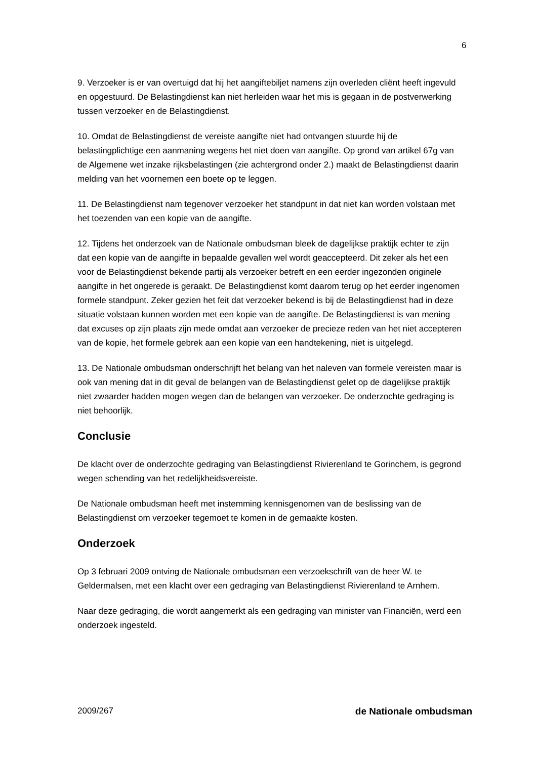6
9. Verzoeker is er van overtuigd dat hij het aangiftebiljet namens zijn overleden cliënt heeft ingevuld en opgestuurd. De Belastingdienst kan niet herleiden waar het mis is gegaan in de postverwerking tussen verzoeker en de Belastingdienst.
10. Omdat de Belastingdienst de vereiste aangifte niet had ontvangen stuurde hij de belastingplichtige een aanmaning wegens het niet doen van aangifte. Op grond van artikel 67g van de Algemene wet inzake rijksbelastingen (zie achtergrond onder 2.) maakt de Belastingdienst daarin melding van het voornemen een boete op te leggen.
11. De Belastingdienst nam tegenover verzoeker het standpunt in dat niet kan worden volstaan met het toezenden van een kopie van de aangifte.
12. Tijdens het onderzoek van de Nationale ombudsman bleek de dagelijkse praktijk echter te zijn dat een kopie van de aangifte in bepaalde gevallen wel wordt geaccepteerd. Dit zeker als het een voor de Belastingdienst bekende partij als verzoeker betreft en een eerder ingezonden originele aangifte in het ongerede is geraakt. De Belastingdienst komt daarom terug op het eerder ingenomen formele standpunt. Zeker gezien het feit dat verzoeker bekend is bij de Belastingdienst had in deze situatie volstaan kunnen worden met een kopie van de aangifte. De Belastingdienst is van mening dat excuses op zijn plaats zijn mede omdat aan verzoeker de precieze reden van het niet accepteren van de kopie, het formele gebrek aan een kopie van een handtekening, niet is uitgelegd.
13. De Nationale ombudsman onderschrijft het belang van het naleven van formele vereisten maar is ook van mening dat in dit geval de belangen van de Belastingdienst gelet op de dagelijkse praktijk niet zwaarder hadden mogen wegen dan de belangen van verzoeker. De onderzochte gedraging is niet behoorlijk.
Conclusie
De klacht over de onderzochte gedraging van Belastingdienst Rivierenland te Gorinchem, is gegrond wegen schending van het redelijkheidsvereiste.
De Nationale ombudsman heeft met instemming kennisgenomen van de beslissing van de Belastingdienst om verzoeker tegemoet te komen in de gemaakte kosten.
Onderzoek
Op 3 februari 2009 ontving de Nationale ombudsman een verzoekschrift van de heer W. te Geldermalsen, met een klacht over een gedraging van Belastingdienst Rivierenland te Arnhem.
Naar deze gedraging, die wordt aangemerkt als een gedraging van minister van Financiën, werd een onderzoek ingesteld.
2009/267 de Nationale ombudsman